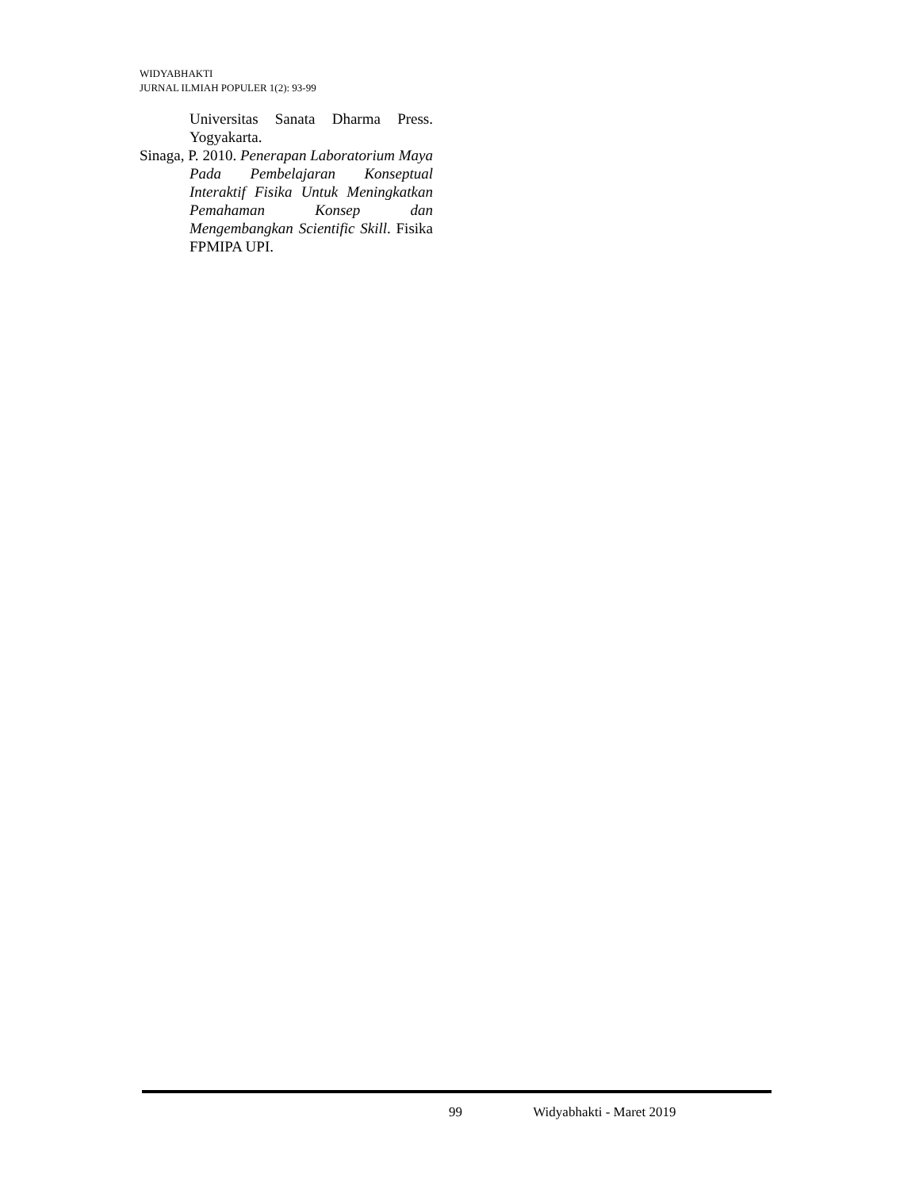WIDYABHAKTI
JURNAL ILMIAH POPULER 1(2): 93-99
Universitas Sanata Dharma Press. Yogyakarta.
Sinaga, P. 2010. Penerapan Laboratorium Maya Pada Pembelajaran Konseptual Interaktif Fisika Untuk Meningkatkan Pemahaman Konsep dan Mengembangkan Scientific Skill. Fisika FPMIPA UPI.
99 Widyabhakti - Maret 2019